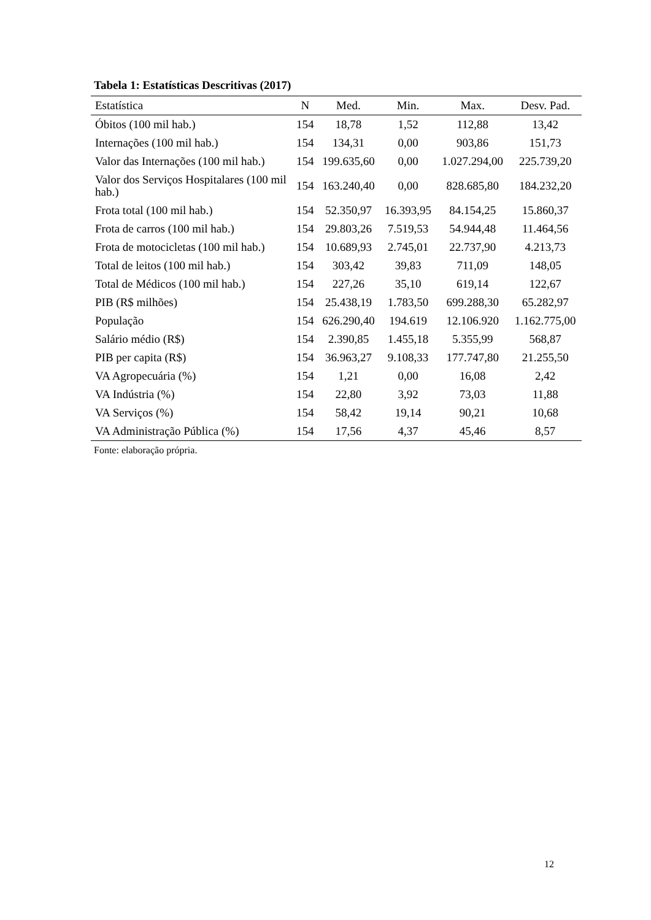Tabela 1: Estatísticas Descritivas (2017)
| Estatística | N | Med. | Min. | Max. | Desv. Pad. |
| --- | --- | --- | --- | --- | --- |
| Óbitos (100 mil hab.) | 154 | 18,78 | 1,52 | 112,88 | 13,42 |
| Internações (100 mil hab.) | 154 | 134,31 | 0,00 | 903,86 | 151,73 |
| Valor das Internações (100 mil hab.) | 154 | 199.635,60 | 0,00 | 1.027.294,00 | 225.739,20 |
| Valor dos Serviços Hospitalares (100 mil hab.) | 154 | 163.240,40 | 0,00 | 828.685,80 | 184.232,20 |
| Frota total (100 mil hab.) | 154 | 52.350,97 | 16.393,95 | 84.154,25 | 15.860,37 |
| Frota de carros (100 mil hab.) | 154 | 29.803,26 | 7.519,53 | 54.944,48 | 11.464,56 |
| Frota de motocicletas (100 mil hab.) | 154 | 10.689,93 | 2.745,01 | 22.737,90 | 4.213,73 |
| Total de leitos (100 mil hab.) | 154 | 303,42 | 39,83 | 711,09 | 148,05 |
| Total de Médicos (100 mil hab.) | 154 | 227,26 | 35,10 | 619,14 | 122,67 |
| PIB (R$ milhões) | 154 | 25.438,19 | 1.783,50 | 699.288,30 | 65.282,97 |
| População | 154 | 626.290,40 | 194.619 | 12.106.920 | 1.162.775,00 |
| Salário médio (R$) | 154 | 2.390,85 | 1.455,18 | 5.355,99 | 568,87 |
| PIB per capita (R$) | 154 | 36.963,27 | 9.108,33 | 177.747,80 | 21.255,50 |
| VA Agropecuária (%) | 154 | 1,21 | 0,00 | 16,08 | 2,42 |
| VA Indústria (%) | 154 | 22,80 | 3,92 | 73,03 | 11,88 |
| VA Serviços (%) | 154 | 58,42 | 19,14 | 90,21 | 10,68 |
| VA Administração Pública (%) | 154 | 17,56 | 4,37 | 45,46 | 8,57 |
Fonte: elaboração própria.
12